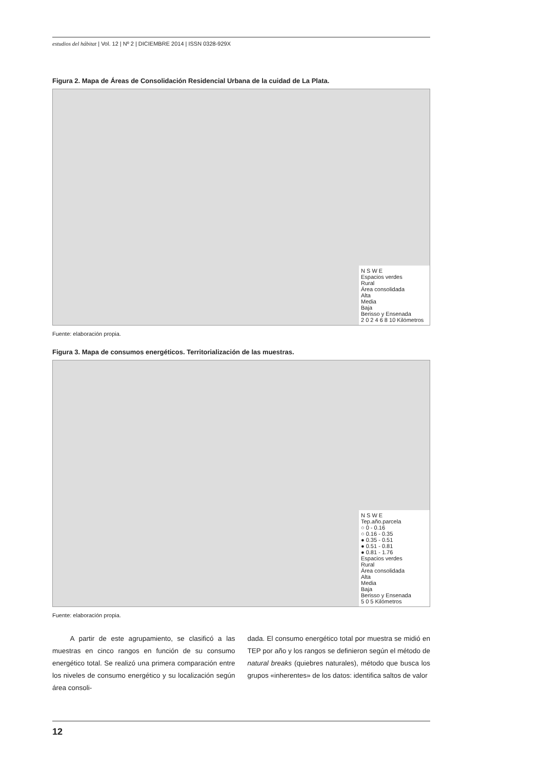estudios del hábitat | Vol. 12 | Nº 2 | DICIEMBRE 2014 | ISSN 0328-929X
Figura 2. Mapa de Áreas de Consolidación Residencial Urbana de la cuidad de La Plata.
N S W E
Espacios verdes
Rural
Área consolidada
Alta
Media
Baja
Berisso y Ensenada
2 0 2 4 6 8 10 Kilómetros
Fuente: elaboración propia.
Figura 3. Mapa de consumos energéticos. Territorialización de las muestras.
N S W E
Tep.año.parcela
○ 0 - 0.16
○ 0.16 - 0.35
● 0.35 - 0.51
● 0.51 - 0.81
● 0.81 - 1.76
Espacios verdes
Rural
Área consolidada
Alta
Media
Baja
Berisso y Ensenada
5 0 5 Kilómetros
Fuente: elaboración propia.
A partir de este agrupamiento, se clasificó a las muestras en cinco rangos en función de su consumo energético total. Se realizó una primera comparación entre los niveles de consumo energético y su localización según área consoli-
dada. El consumo energético total por muestra se midió en TEP por año y los rangos se definieron según el método de natural breaks (quiebres naturales), método que busca los grupos «inherentes» de los datos: identifica saltos de valor
12